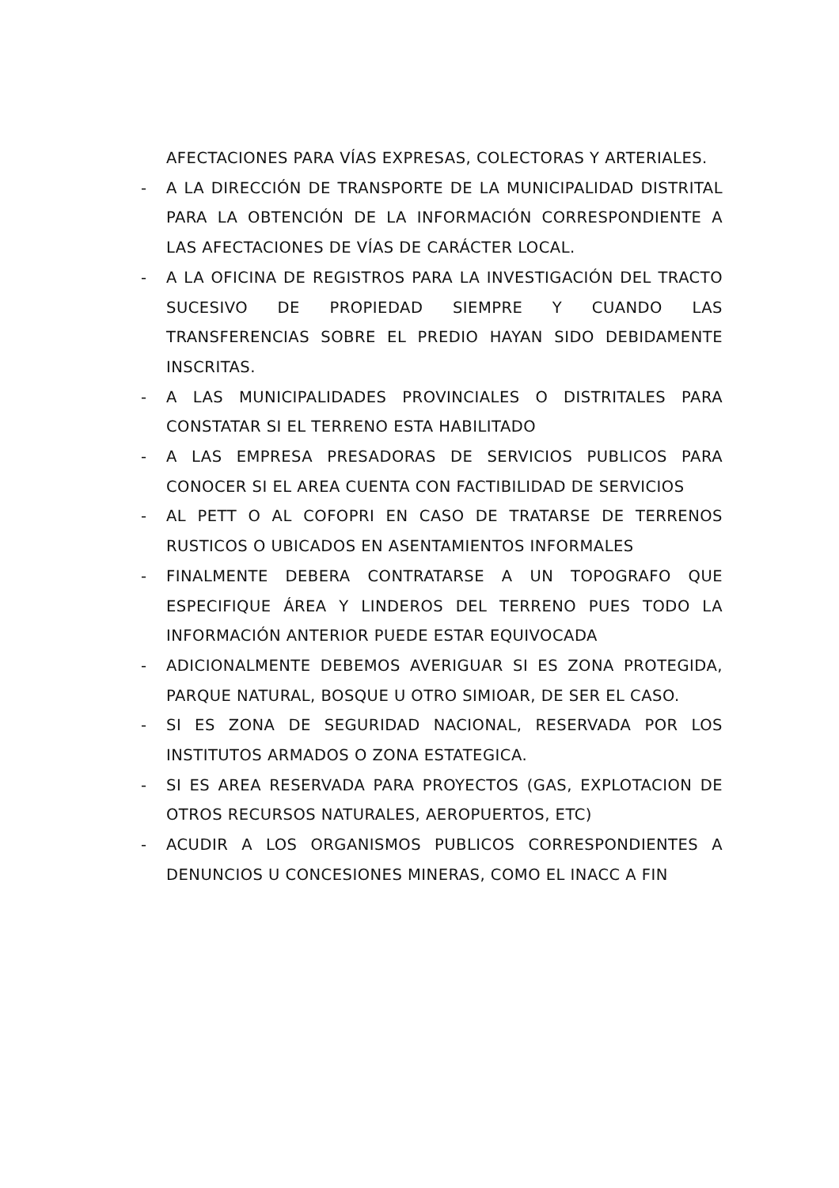AFECTACIONES PARA VÍAS EXPRESAS, COLECTORAS Y ARTERIALES.
- A LA DIRECCIÓN DE TRANSPORTE DE LA MUNICIPALIDAD DISTRITAL PARA LA OBTENCIÓN DE LA INFORMACIÓN CORRESPONDIENTE A LAS AFECTACIONES DE VÍAS DE CARÁCTER LOCAL.
- A LA OFICINA DE REGISTROS PARA LA INVESTIGACIÓN DEL TRACTO SUCESIVO DE PROPIEDAD SIEMPRE Y CUANDO LAS TRANSFERENCIAS SOBRE EL PREDIO HAYAN SIDO DEBIDAMENTE INSCRITAS.
- A LAS MUNICIPALIDADES PROVINCIALES O DISTRITALES PARA CONSTATAR SI EL TERRENO ESTA HABILITADO
- A LAS EMPRESA PRESADORAS DE SERVICIOS PUBLICOS PARA CONOCER SI EL AREA CUENTA CON FACTIBILIDAD DE SERVICIOS
- AL PETT O AL COFOPRI EN CASO DE TRATARSE DE TERRENOS RUSTICOS O UBICADOS EN ASENTAMIENTOS INFORMALES
- FINALMENTE DEBERA CONTRATARSE A UN TOPOGRAFO QUE ESPECIFIQUE ÁREA Y LINDEROS DEL TERRENO PUES TODO LA INFORMACIÓN ANTERIOR PUEDE ESTAR EQUIVOCADA
- ADICIONALMENTE DEBEMOS AVERIGUAR SI ES ZONA PROTEGIDA, PARQUE NATURAL, BOSQUE U OTRO SIMIOAR, DE SER EL CASO.
- SI ES ZONA DE SEGURIDAD NACIONAL, RESERVADA POR LOS INSTITUTOS ARMADOS O ZONA ESTATEGICA.
- SI ES AREA RESERVADA PARA PROYECTOS (GAS, EXPLOTACION DE OTROS RECURSOS NATURALES, AEROPUERTOS, ETC)
- ACUDIR A LOS ORGANISMOS PUBLICOS CORRESPONDIENTES A DENUNCIOS U CONCESIONES MINERAS, COMO EL INACC A FIN